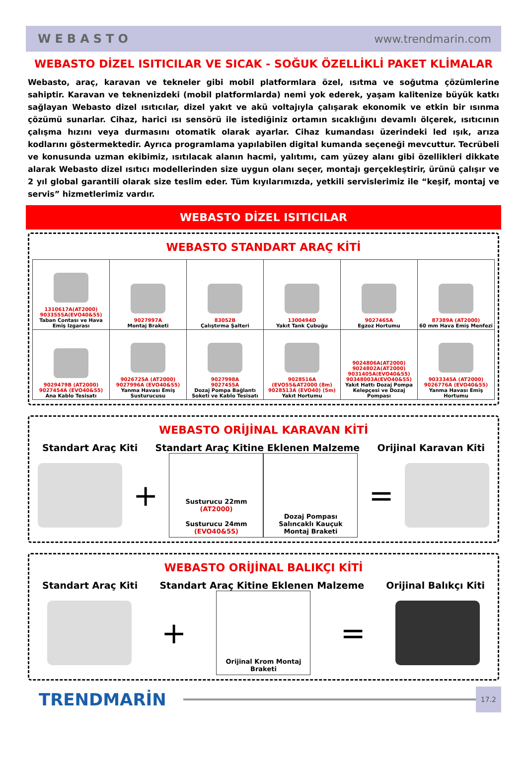WEBASTO www.trendmarin.com
WEBASTO DİZEL ISITICILAR VE SICAK - SOĞUK ÖZELLİKLİ PAKET KLİMALAR
Webasto, araç, karavan ve tekneler gibi mobil platformlara özel, ısıtma ve soğutma çözümlerine sahiptir. Karavan ve teknenizdeki (mobil platformlarda) nemi yok ederek, yaşam kalitenize büyük katkı sağlayan Webasto dizel ısıtıcılar, dizel yakıt ve akü voltajıyla çalışarak ekonomik ve etkin bir ısınma çözümü sunarlar. Cihaz, harici ısı sensörü ile istediğiniz ortamın sıcaklığını devamlı ölçerek, ısıtıcının çalışma hızını veya durmasını otomatik olarak ayarlar. Cihaz kumandası üzerindeki led ışık, arıza kodlarını göstermektedir. Ayrıca programlama yapılabilen digital kumanda seçeneği mevcuttur. Tecrübeli ve konusunda uzman ekibimiz, ısıtılacak alanın hacmi, yalıtımı, cam yüzey alanı gibi özellikleri dikkate alarak Webasto dizel ısıtıcı modellerinden size uygun olanı seçer, montajı gerçekleştirir, ürünü çalışır ve 2 yıl global garantili olarak size teslim eder. Tüm kıyılarımızda, yetkili servislerimiz ile “keşif, montaj ve servis” hizmetlerimiz vardır.
WEBASTO DİZEL ISITICILAR
WEBASTO STANDART ARAÇ KİTİ
| 1310617A(AT2000) 9033555A(EVO40&55) Taban Contası ve Hava Emiş Izgarası | 9027997A Montaj Braketi | 83052B Çalıştırma Şalteri | 1300494D Yakıt Tank Çubuğu | 9027465A Egzoz Hortumu | 87389A (AT2000) 60 mm Hava Emiş Menfezi |
| 9029479B (AT2000) 9027454A (EVO40&55) Ana Kablo Tesisatı | 9026725A (AT2000) 9027996A (EVO40&55) Yanma Havası Emiş Susturucusu | 9027998A 9027455A Dozaj Pompa Bağlantı Soketi ve Kablo Tesisatı | 9028516A (EVO55&AT2000 (8m) 9028513A (EVO40) (5m) Yakıt Hortumu | 9024806A(AT2000) 9024802A(AT2000) 9031405A(EVO40&55) 90348003A(EVO40&55) Yakıt Hattı Dozaj Pompa Kelepçesi ve Dozaj Pompası | 9033345A (AT2000) 9026776A (EVO40&55) Yanma Havası Emiş Hortumu |
WEBASTO ORİJİNAL KARAVAN KİTİ
Standart Araç Kiti Standart Araç Kitine Eklenen Malzeme Orijinal Karavan Kiti
+
Susturucu 22mm
(AT2000)
Susturucu 24mm
(EVO40&55)
Dozaj Pompası Salıncaklı Kauçuk Montaj Braketi
=
WEBASTO ORİJİNAL BALIKÇI KİTİ
Standart Araç Kiti Standart Araç Kitine Eklenen Malzeme Orijinal Balıkçı Kiti
+
Orijinal Krom Montaj Braketi
=
TRENDMARİN
17.2